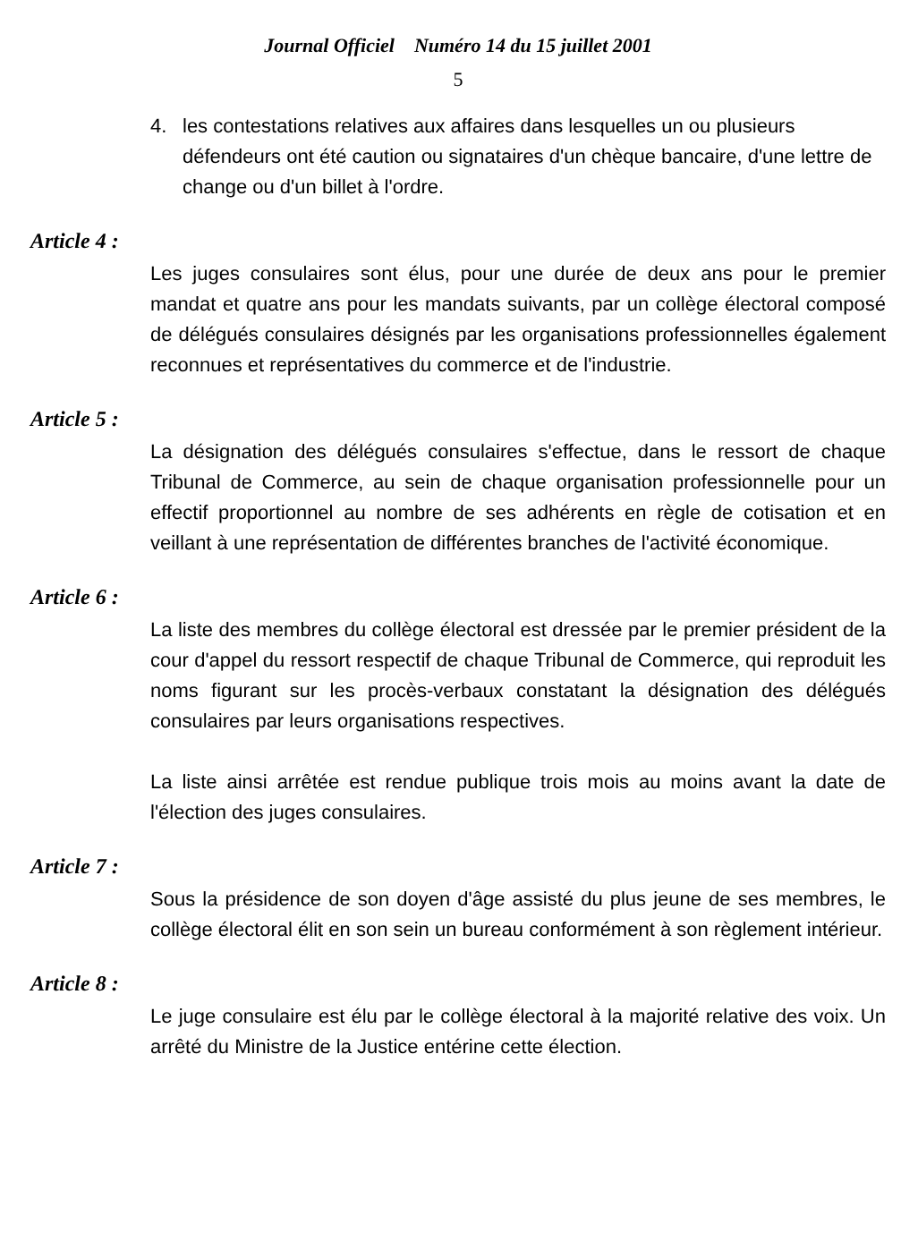Journal Officiel Numéro 14 du 15 juillet 2001
5
4. les contestations relatives aux affaires dans lesquelles un ou plusieurs défendeurs ont été caution ou signataires d'un chèque bancaire, d'une lettre de change ou d'un billet à l'ordre.
Article 4 :
Les juges consulaires sont élus, pour une durée de deux ans pour le premier mandat et quatre ans pour les mandats suivants, par un collège électoral composé de délégués consulaires désignés par les organisations professionnelles également reconnues et représentatives du commerce et de l'industrie.
Article 5 :
La désignation des délégués consulaires s'effectue, dans le ressort de chaque Tribunal de Commerce, au sein de chaque organisation professionnelle pour un effectif proportionnel au nombre de ses adhérents en règle de cotisation et en veillant à une représentation de différentes branches de l'activité économique.
Article 6 :
La liste des membres du collège électoral est dressée par le premier président de la cour d'appel du ressort respectif de chaque Tribunal de Commerce, qui reproduit les noms figurant sur les procès-verbaux constatant la désignation des délégués consulaires par leurs organisations respectives.
La liste ainsi arrêtée est rendue publique trois mois au moins avant la date de l'élection des juges consulaires.
Article 7 :
Sous la présidence de son doyen d'âge assisté du plus jeune de ses membres, le collège électoral élit en son sein un bureau conformément à son règlement intérieur.
Article 8 :
Le juge consulaire est élu par le collège électoral à la majorité relative des voix. Un arrêté du Ministre de la Justice entérine cette élection.